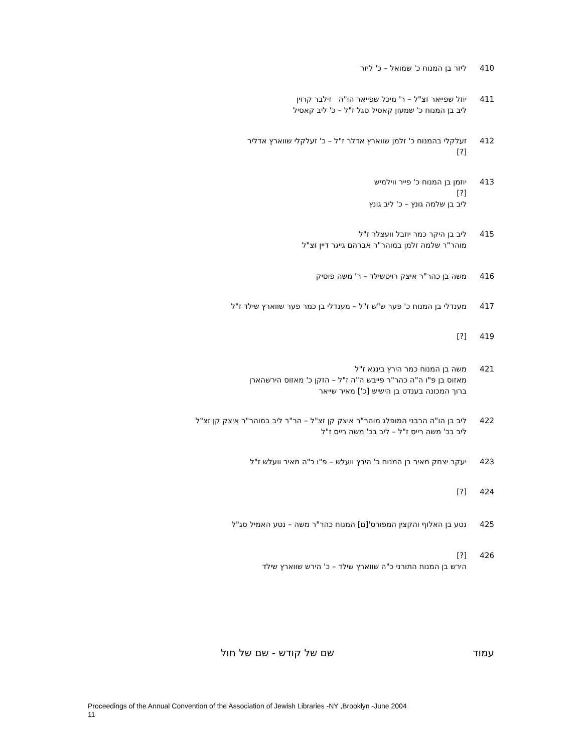410 ליזר בן המנוח כ' שמואל – כ' ליזר
411 יוזל שפייאר זצ"ל – ר' מיכל שפייאר הו"ה זילבר קרוין
ליב בן המנוח כ' שמעון קאסיל סגל ז"ל – כ' ליב קאסיל
412 זעלקלי בהמנוח כ' זלמן שווארץ אדלר ז"ל – כ' זעלקלי שווארץ אדליר
[?]
413 יוזמן בן המנוח כ' פייר ווילמיש
[?]
ליב בן שלמה גונץ – כ' ליב גונץ
415 ליב בן היקר כמר יוזבל וועצלר ז"ל
מוהר"ר שלמה זלמן במוהר"ר אברהם גייגר דיין זצ"ל
416 משה בן כהר"ר איצק רויטשילד – ר' משה פוסיק
417 מענדלי בן המנוח כ' פער ש"ש ז"ל – מענדלי בן כמר פער שווארץ שילד ז"ל
419 [?]
421 משה בן המנוח כמר הירץ בינגא ז"ל
מאזוס בן פ"ו ה"ה כהר"ר פייבש ה"ה ז"ל – הזקן כ' מאזוס הירשהארן
ברוך המכונה בענדט בן הישיש [כ'] מאיר שייאר
422 ליב בן הו"ה הרבני המופלג מוהר"ר איצק קן זצ"ל – הר"ר ליב במוהר"ר איצק קן זצ"ל
ליב בכ' משה רייס ז"ל – ליב בכ' משה רייס ז"ל
423 יעקב יצחק מאיר בן המנוח כ' הירץ וועלש – פ"ו כ"ה מאיר וועלש ז"ל
424 [?]
425 נטע בן האלוף והקצין המפורס'[ם] המנוח כהר"ר משה – נטע האמיל סג"ל
426 [?]
הירש בן המנוח התורני כ"ה שווארץ שילד – כ' הירש שווארץ שילד
עמוד שם של קודש - שם של חול
Proceedings of the Annual Convention of the Association of Jewish Libraries -NY ,Brooklyn -June 2004
11